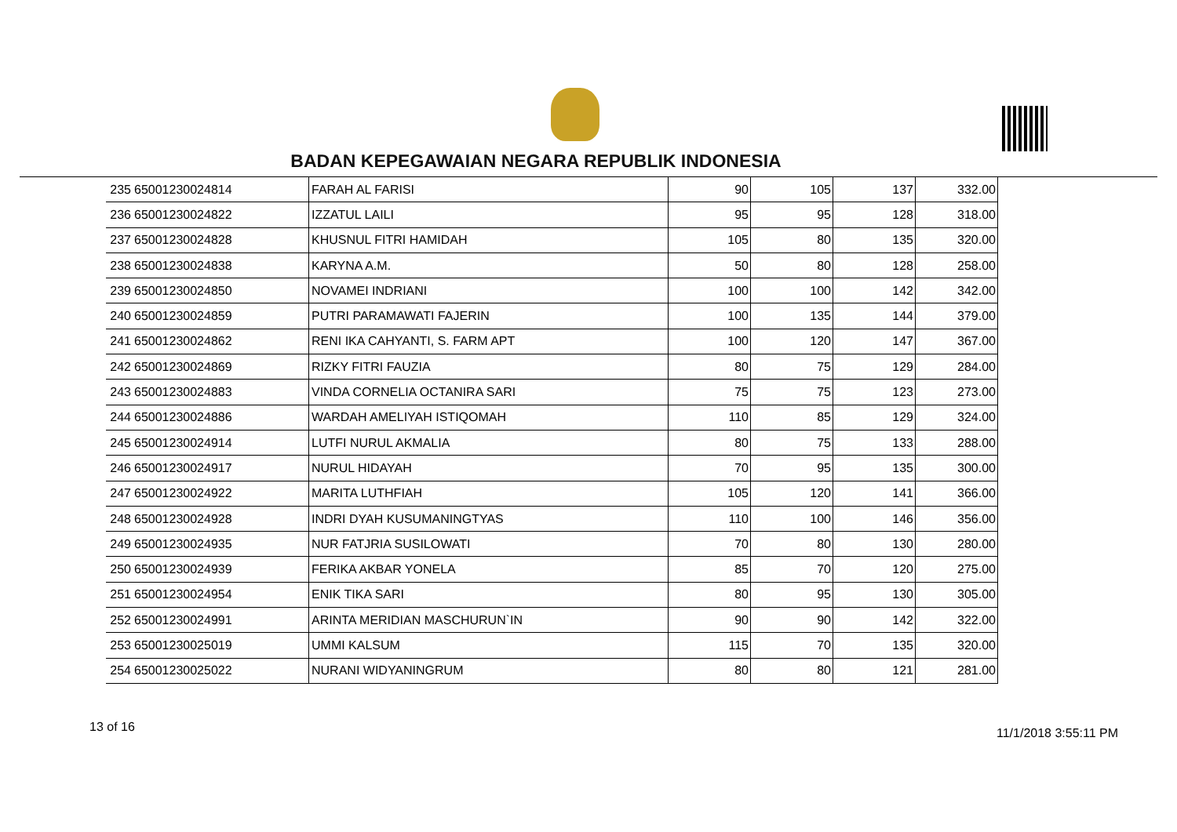BADAN KEPEGAWAIAN NEGARA REPUBLIK INDONESIA
| 235 | 65001230024814 | FARAH AL FARISI | 90 | 105 | 137 | 332.00 |
| 236 | 65001230024822 | IZZATUL LAILI | 95 | 95 | 128 | 318.00 |
| 237 | 65001230024828 | KHUSNUL FITRI HAMIDAH | 105 | 80 | 135 | 320.00 |
| 238 | 65001230024838 | KARYNA A.M. | 50 | 80 | 128 | 258.00 |
| 239 | 65001230024850 | NOVAMEI INDRIANI | 100 | 100 | 142 | 342.00 |
| 240 | 65001230024859 | PUTRI PARAMAWATI FAJERIN | 100 | 135 | 144 | 379.00 |
| 241 | 65001230024862 | RENI IKA CAHYANTI, S. FARM APT | 100 | 120 | 147 | 367.00 |
| 242 | 65001230024869 | RIZKY FITRI FAUZIA | 80 | 75 | 129 | 284.00 |
| 243 | 65001230024883 | VINDA CORNELIA OCTANIRA SARI | 75 | 75 | 123 | 273.00 |
| 244 | 65001230024886 | WARDAH AMELIYAH ISTIQOMAH | 110 | 85 | 129 | 324.00 |
| 245 | 65001230024914 | LUTFI NURUL AKMALIA | 80 | 75 | 133 | 288.00 |
| 246 | 65001230024917 | NURUL HIDAYAH | 70 | 95 | 135 | 300.00 |
| 247 | 65001230024922 | MARITA LUTHFIAH | 105 | 120 | 141 | 366.00 |
| 248 | 65001230024928 | INDRI DYAH KUSUMANINGTYAS | 110 | 100 | 146 | 356.00 |
| 249 | 65001230024935 | NUR FATJRIA SUSILOWATI | 70 | 80 | 130 | 280.00 |
| 250 | 65001230024939 | FERIKA AKBAR YONELA | 85 | 70 | 120 | 275.00 |
| 251 | 65001230024954 | ENIK TIKA SARI | 80 | 95 | 130 | 305.00 |
| 252 | 65001230024991 | ARINTA MERIDIAN MASCHURUN`IN | 90 | 90 | 142 | 322.00 |
| 253 | 65001230025019 | UMMI KALSUM | 115 | 70 | 135 | 320.00 |
| 254 | 65001230025022 | NURANI WIDYANINGRUM | 80 | 80 | 121 | 281.00 |
13 of 16 11/1/2018 3:55:11 PM